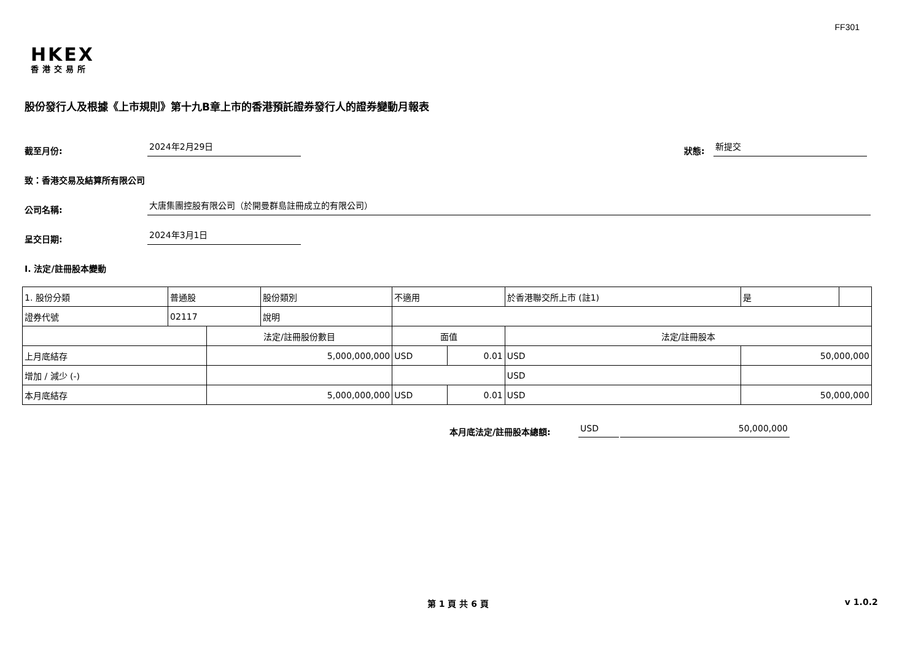FF301
HKEX
香港交易所
股份發行人及根據《上市規則》第十九B章上市的香港預託證券發行人的證券變動月報表
截至月份: 2024年2月29日 狀態: 新提交
致：香港交易及結算所有限公司
公司名稱: 大唐集團控股有限公司（於開曼群島註冊成立的有限公司）
呈交日期: 2024年3月1日
I. 法定/註冊股本變動
| 1. 股份分類 | 普通股 | | 股份類別 | 不適用 | | | 於香港聯交所上市 (註1) | | 是 | |
| 證券代號 | 02117 | | 說明 | | | | | | | |
| | | 法定/註冊股份數目 | | | 面值 | | 法定/註冊股本 | | | |
| 上月底結存 | | 5,000,000,000 | | | USD | 0.01 | USD | 50,000,000 | | |
| 增加 / 減少 (-) | | | | | | | USD | | | |
| 本月底結存 | | 5,000,000,000 | | | USD | 0.01 | USD | 50,000,000 | | |
本月底法定/註冊股本總額: USD 50,000,000
第 1 頁 共 6 頁 v 1.0.2